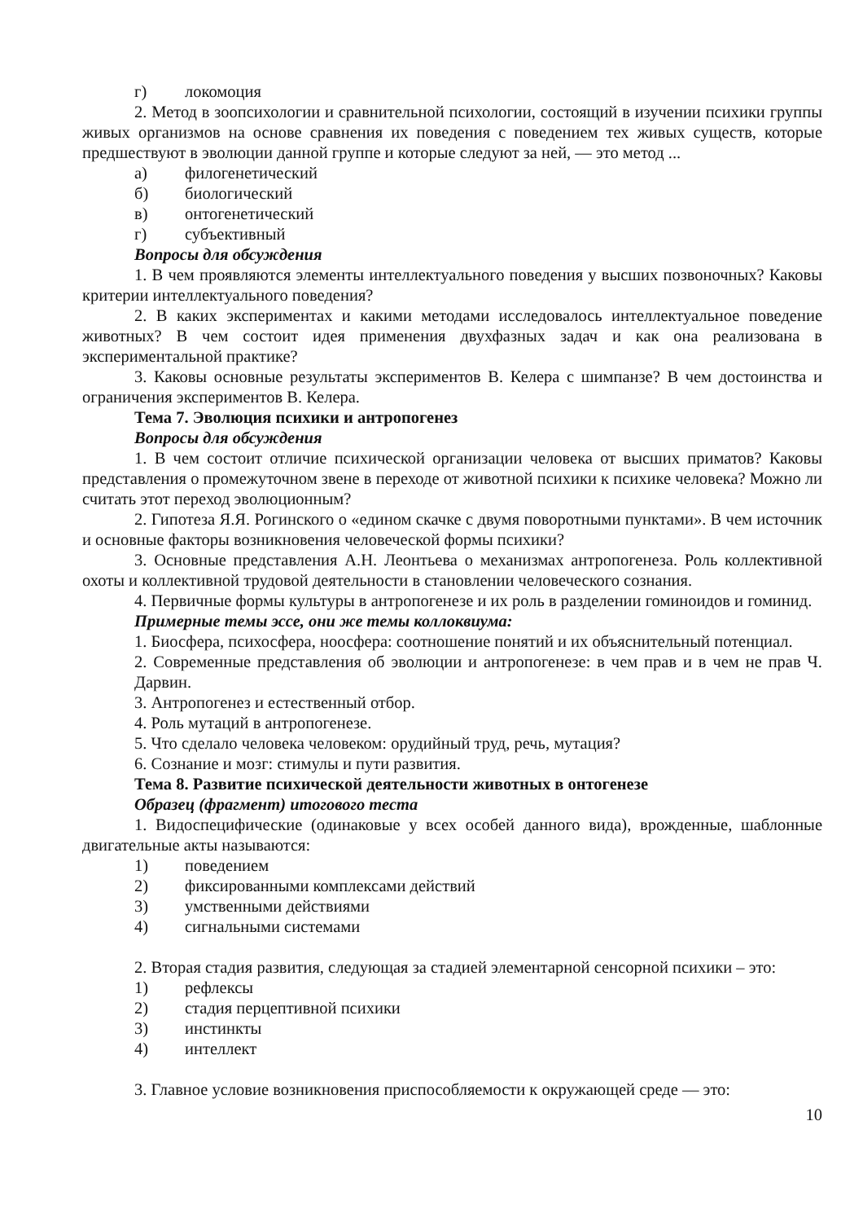г) локомоция
2. Метод в зоопсихологии и сравнительной психологии, состоящий в изучении психики группы живых организмов на основе сравнения их поведения с поведением тех живых существ, которые предшествуют в эволюции данной группе и которые следуют за ней, — это метод ...
а) филогенетический
б) биологический
в) онтогенетический
г) субъективный
Вопросы для обсуждения
1. В чем проявляются элементы интеллектуального поведения у высших позвоночных? Каковы критерии интеллектуального поведения?
2. В каких экспериментах и какими методами исследовалось интеллектуальное поведение животных? В чем состоит идея применения двухфазных задач и как она реализована в экспериментальной практике?
3. Каковы основные результаты экспериментов В. Келера с шимпанзе? В чем достоинства и ограничения экспериментов В. Келера.
Тема 7. Эволюция психики и антропогенез
Вопросы для обсуждения
1. В чем состоит отличие психической организации человека от высших приматов? Каковы представления о промежуточном звене в переходе от животной психики к психике человека? Можно ли считать этот переход эволюционным?
2. Гипотеза Я.Я. Рогинского о «едином скачке с двумя поворотными пунктами». В чем источник и основные факторы возникновения человеческой формы психики?
3. Основные представления А.Н. Леонтьева о механизмах антропогенеза. Роль коллективной охоты и коллективной трудовой деятельности в становлении человеческого сознания.
4. Первичные формы культуры в антропогенезе и их роль в разделении гоминоидов и гоминид.
Примерные темы эссе, они же темы коллоквиума:
1. Биосфера, психосфера, ноосфера: соотношение понятий и их объяснительный потенциал.
2. Современные представления об эволюции и антропогенезе: в чем прав и в чем не прав Ч. Дарвин.
3. Антропогенез и естественный отбор.
4. Роль мутаций в антропогенезе.
5. Что сделало человека человеком: орудийный труд, речь, мутация?
6. Сознание и мозг: стимулы и пути развития.
Тема 8. Развитие психической деятельности животных в онтогенезе
Образец (фрагмент) итогового теста
1. Видоспецифические (одинаковые у всех особей данного вида), врожденные, шаблонные двигательные акты называются:
1) поведением
2) фиксированными комплексами действий
3) умственными действиями
4) сигнальными системами
2. Вторая стадия развития, следующая за стадией элементарной сенсорной психики – это:
1) рефлексы
2) стадия перцептивной психики
3) инстинкты
4) интеллект
3. Главное условие возникновения приспособляемости к окружающей среде — это:
10